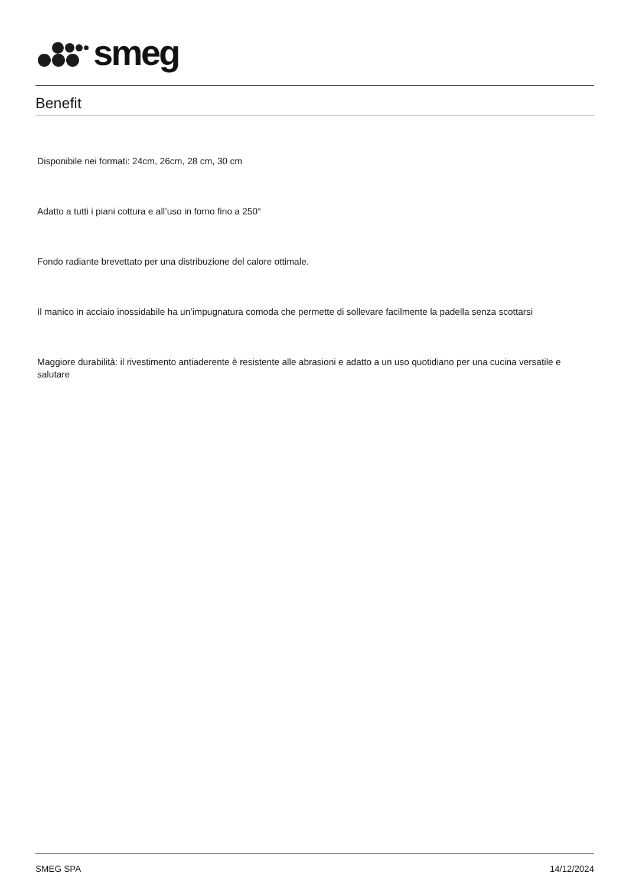smeg
Benefit
Disponibile nei formati: 24cm, 26cm, 28 cm, 30 cm
Adatto a tutti i piani cottura e all’uso in forno fino a 250°
Fondo radiante brevettato per una distribuzione del calore ottimale.
Il manico in acciaio inossidabile ha un’impugnatura comoda che permette di sollevare facilmente la padella senza scottarsi
Maggiore durabilità: il rivestimento antiaderente è resistente alle abrasioni e adatto a un uso quotidiano per una cucina versatile e salutare
SMEG SPA 14/12/2024